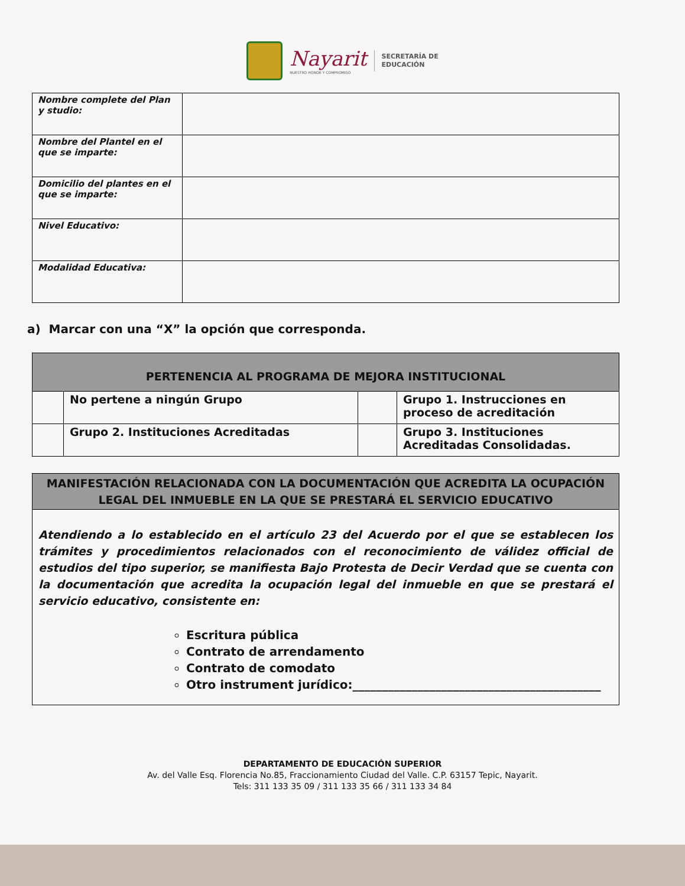Nayarit
NUESTRO HONOR Y COMPROMISO
SECRETARÍA DE
EDUCACIÓN
| Nombre complete del Plan y studio: | |
| Nombre del Plantel en el que se imparte: | |
| Domicilio del plantes en el que se imparte: | |
| Nivel Educativo: | |
| Modalidad Educativa: | |
a) Marcar con una “X” la opción que corresponda.
| PERTENENCIA AL PROGRAMA DE MEJORA INSTITUCIONAL | | | |
| --- | --- | --- | --- |
| | No pertene a ningún Grupo | | Grupo 1. Instrucciones en proceso de acreditación |
| | Grupo 2. Instituciones Acreditadas | | Grupo 3. Instituciones Acreditadas Consolidadas. |
| MANIFESTACIÓN RELACIONADA CON LA DOCUMENTACIÓN QUE ACREDITA LA OCUPACIÓN LEGAL DEL INMUEBLE EN LA QUE SE PRESTARÁ EL SERVICIO EDUCATIVO |
| --- |
| Atendiendo a lo establecido en el artículo 23 del Acuerdo por el que se establecen los trámites y procedimientos relacionados con el reconocimiento de válidez official de estudios del tipo superior, se manifiesta Bajo Protesta de Decir Verdad que se cuenta con la documentación que acredita la ocupación legal del inmueble en que se prestará el servicio educativo, consistente en: Escritura pública Contrato de arrendamento Contrato de comodato Otro instrument jurídico:__________________________________________ |
DEPARTAMENTO DE EDUCACIÓN SUPERIOR
Av. del Valle Esq. Florencia No.85, Fraccionamiento Ciudad del Valle. C.P. 63157 Tepic, Nayarit.
Tels: 311 133 35 09 / 311 133 35 66 / 311 133 34 84